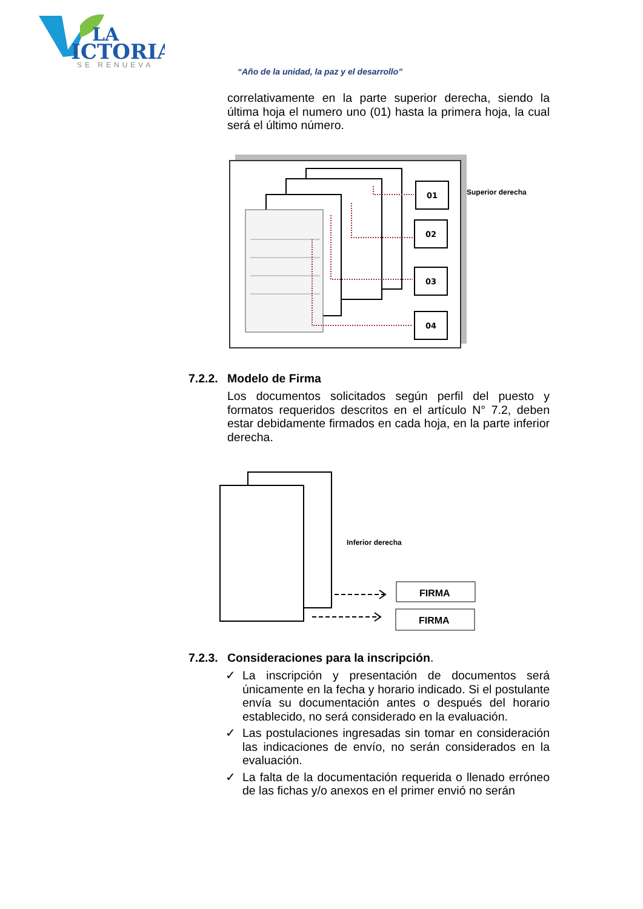LA
ICTORIA
SE RENUEVA
“Año de la unidad, la paz y el desarrollo”
correlativamente en la parte superior derecha, siendo la última hoja el numero uno (01) hasta la primera hoja, la cual será el último número.
01
02
03
04
Superior derecha
7.2.2. Modelo de Firma
Los documentos solicitados según perfil del puesto y formatos requeridos descritos en el artículo N° 7.2, deben estar debidamente firmados en cada hoja, en la parte inferior derecha.
Inferior derecha
FIRMA
FIRMA
7.2.3. Consideraciones para la inscripción.
✓ La inscripción y presentación de documentos será únicamente en la fecha y horario indicado. Si el postulante envía su documentación antes o después del horario establecido, no será considerado en la evaluación.
✓ Las postulaciones ingresadas sin tomar en consideración las indicaciones de envío, no serán considerados en la evaluación.
✓ La falta de la documentación requerida o llenado erróneo de las fichas y/o anexos en el primer envió no serán